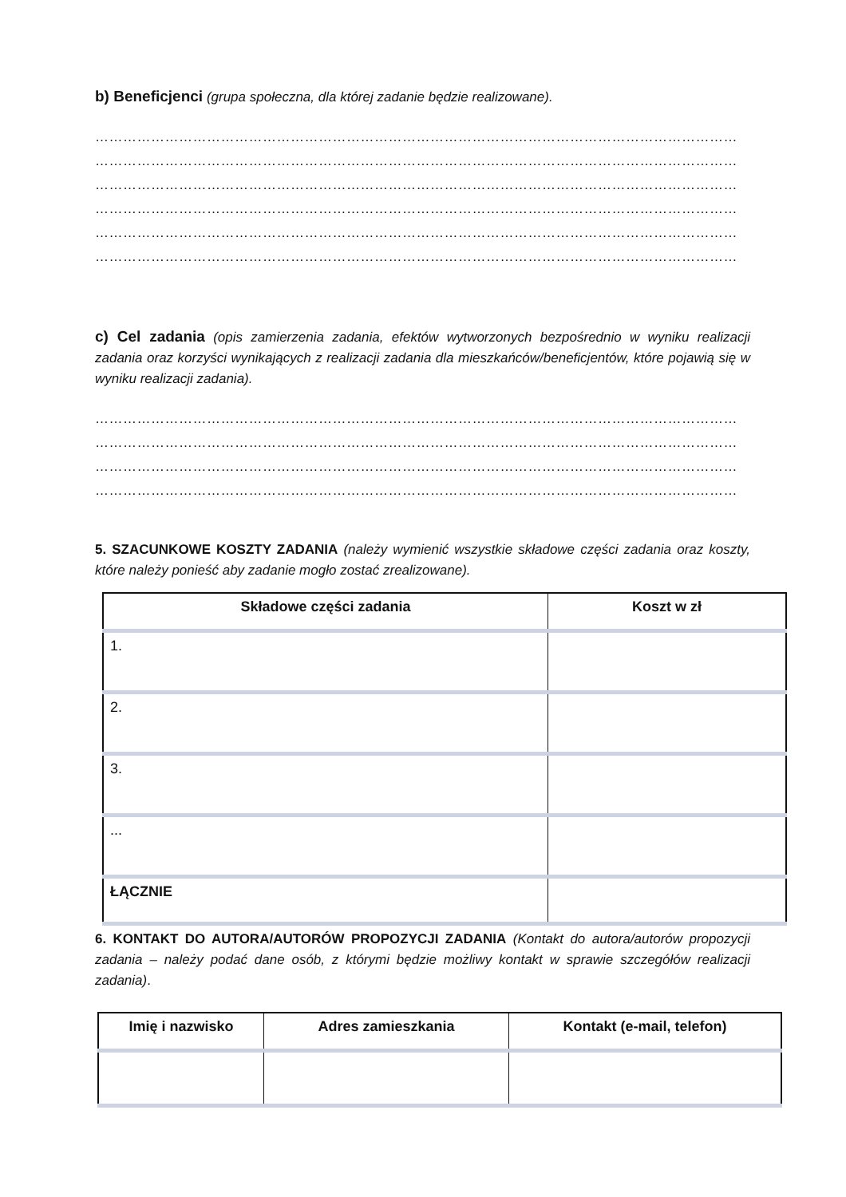b) Beneficjenci (grupa społeczna, dla której zadanie będzie realizowane).
…………………………………………………………………………………………………………………………
…………………………………………………………………………………………………………………………
…………………………………………………………………………………………………………………………
…………………………………………………………………………………………………………………………
…………………………………………………………………………………………………………………………
…………………………………………………………………………………………………………………………
c) Cel zadania (opis zamierzenia zadania, efektów wytworzonych bezpośrednio w wyniku realizacji zadania oraz korzyści wynikających z realizacji zadania dla mieszkańców/beneficjentów, które pojawią się w wyniku realizacji zadania).
…………………………………………………………………………………………………………………………
…………………………………………………………………………………………………………………………
…………………………………………………………………………………………………………………………
…………………………………………………………………………………………………………………………
5. SZACUNKOWE KOSZTY ZADANIA (należy wymienić wszystkie składowe części zadania oraz koszty, które należy ponieść aby zadanie mogło zostać zrealizowane).
| Składowe części zadania | Koszt w zł |
| --- | --- |
| 1. | |
| 2. | |
| 3. | |
| ... | |
| ŁĄCZNIE | |
6. KONTAKT DO AUTORA/AUTORÓW PROPOZYCJI ZADANIA (Kontakt do autora/autorów propozycji zadania – należy podać dane osób, z którymi będzie możliwy kontakt w sprawie szczegółów realizacji zadania).
| Imię i nazwisko | Adres zamieszkania | Kontakt (e-mail, telefon) |
| --- | --- | --- |